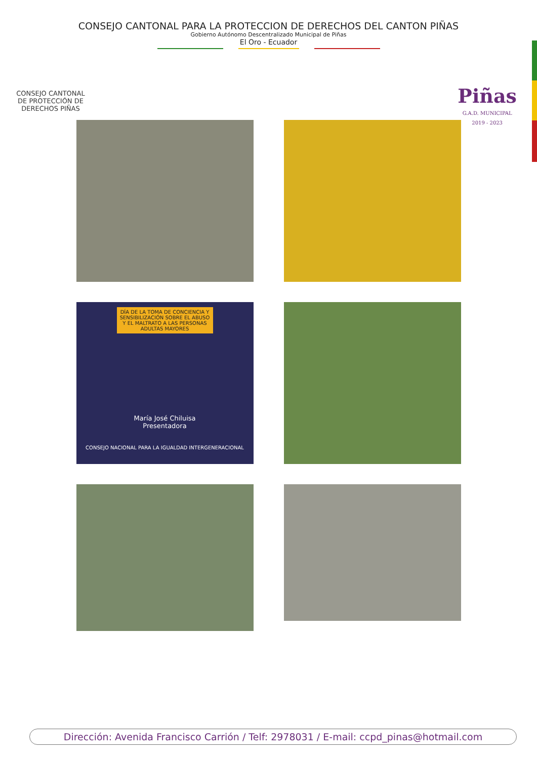CONSEJO CANTONAL PARA LA PROTECCION DE DERECHOS DEL CANTON PIÑAS
Gobierno Autónomo Descentralizado Municipal de Piñas
El Oro - Ecuador
CONSEJO CANTONAL DE PROTECCIÓN DE DERECHOS PIÑAS
Piñas
G.A.D. MUNICIPAL
2019 - 2023
DÍA DE LA TOMA DE CONCIENCIA Y SENSIBILIZACIÓN SOBRE EL ABUSO Y EL MALTRATO A LAS PERSONAS ADULTAS MAYORES
María José Chiluisa
Presentadora
CONSEJO NACIONAL PARA LA IGUALDAD INTERGENERACIONAL
Dirección: Avenida Francisco Carrión / Telf: 2978031 / E-mail: ccpd_pinas@hotmail.com